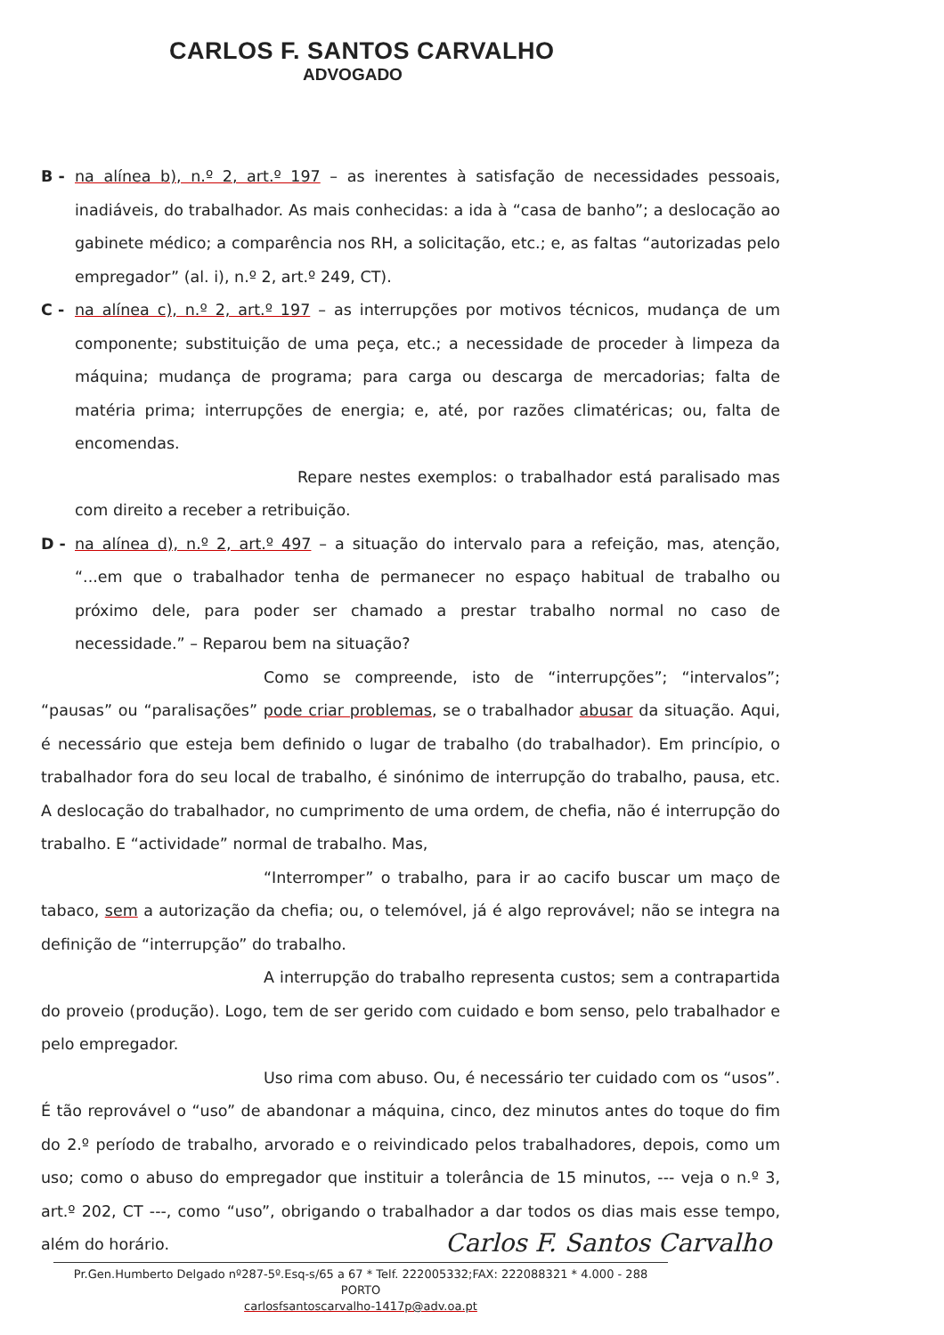CARLOS F. SANTOS CARVALHO
ADVOGADO
B - na alínea b), n.º 2, art.º 197 – as inerentes à satisfação de necessidades pessoais, inadiáveis, do trabalhador. As mais conhecidas: a ida à “casa de banho”; a deslocação ao gabinete médico; a comparência nos RH, a solicitação, etc.; e, as faltas “autorizadas pelo empregador” (al. i), n.º 2, art.º 249, CT).
C - na alínea c), n.º 2, art.º 197 – as interrupções por motivos técnicos, mudança de um componente; substituição de uma peça, etc.; a necessidade de proceder à limpeza da máquina; mudança de programa; para carga ou descarga de mercadorias; falta de matéria prima; interrupções de energia; e, até, por razões climatéricas; ou, falta de encomendas.
Repare nestes exemplos: o trabalhador está paralisado mas com direito a receber a retribuição.
D - na alínea d), n.º 2, art.º 497 – a situação do intervalo para a refeição, mas, atenção, “...em que o trabalhador tenha de permanecer no espaço habitual de trabalho ou próximo dele, para poder ser chamado a prestar trabalho normal no caso de necessidade.” – Reparou bem na situação?
Como se compreende, isto de “interrupções”; “intervalos”; “pausas” ou “paralisações” pode criar problemas, se o trabalhador abusar da situação. Aqui, é necessário que esteja bem definido o lugar de trabalho (do trabalhador). Em princípio, o trabalhador fora do seu local de trabalho, é sinónimo de interrupção do trabalho, pausa, etc. A deslocação do trabalhador, no cumprimento de uma ordem, de chefia, não é interrupção do trabalho. E “actividade” normal de trabalho. Mas,
“Interromper” o trabalho, para ir ao cacifo buscar um maço de tabaco, sem a autorização da chefia; ou, o telemóvel, já é algo reprovável; não se integra na definição de “interrupção” do trabalho.
A interrupção do trabalho representa custos; sem a contrapartida do proveio (produção). Logo, tem de ser gerido com cuidado e bom senso, pelo trabalhador e pelo empregador.
Uso rima com abuso. Ou, é necessário ter cuidado com os “usos”. É tão reprovável o “uso” de abandonar a máquina, cinco, dez minutos antes do toque do fim do 2.º período de trabalho, arvorado e o reivindicado pelos trabalhadores, depois, como um uso; como o abuso do empregador que instituir a tolerância de 15 minutos, --- veja o n.º 3, art.º 202, CT ---, como “uso”, obrigando o trabalhador a dar todos os dias mais esse tempo, além do horário.
Carlos F. Santos Carvalho
Pr.Gen.Humberto Delgado nº287-5º.Esq-s/65 a 67 * Telf. 222005332;FAX: 222088321 * 4.000 - 288 PORTO
carlosfsantoscarvalho-1417p@adv.oa.pt